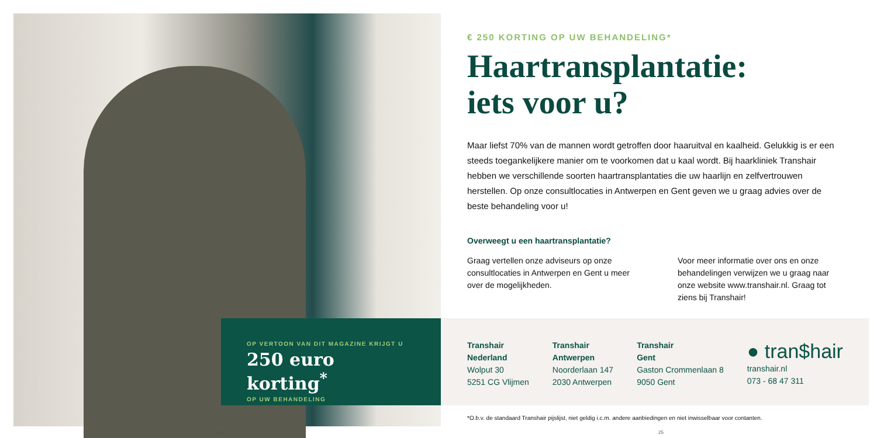OP VERTOON VAN DIT MAGAZINE KRIJGT U
250 euro korting<sup>*</sup>
OP UW BEHANDELING
€ 250 KORTING OP UW BEHANDELING*
Haartransplantatie:
iets voor u?
Maar liefst 70% van de mannen wordt getroffen door haaruitval en kaalheid. Gelukkig is er een steeds toegankelijkere manier om te voorkomen dat u kaal wordt. Bij haarkliniek Transhair hebben we verschillende soorten haartransplantaties die uw haarlijn en zelfvertrouwen herstellen. Op onze consultlocaties in Antwerpen en Gent geven we u graag advies over de beste behandeling voor u!
Overweegt u een haartransplantatie?
Graag vertellen onze adviseurs op onze consultlocaties in Antwerpen en Gent u meer over de mogelijkheden.
Voor meer informatie over ons en onze behandelingen verwijzen we u graag naar onze website www.transhair.nl. Graag tot ziens bij Transhair!
Transhair
Nederland
Wolput 30
5251 CG Vlijmen
Transhair
Antwerpen
Noorderlaan 147
2030 Antwerpen
Transhair
Gent
Gaston Crommenlaan 8
9050 Gent
● tran$hair
transhair.nl
073 - 68 47 311
*O.b.v. de standaard Transhair pijslijst, niet geldig i.c.m. andere aanbiedingen en niet inwisselbaar voor contanten.
24 25